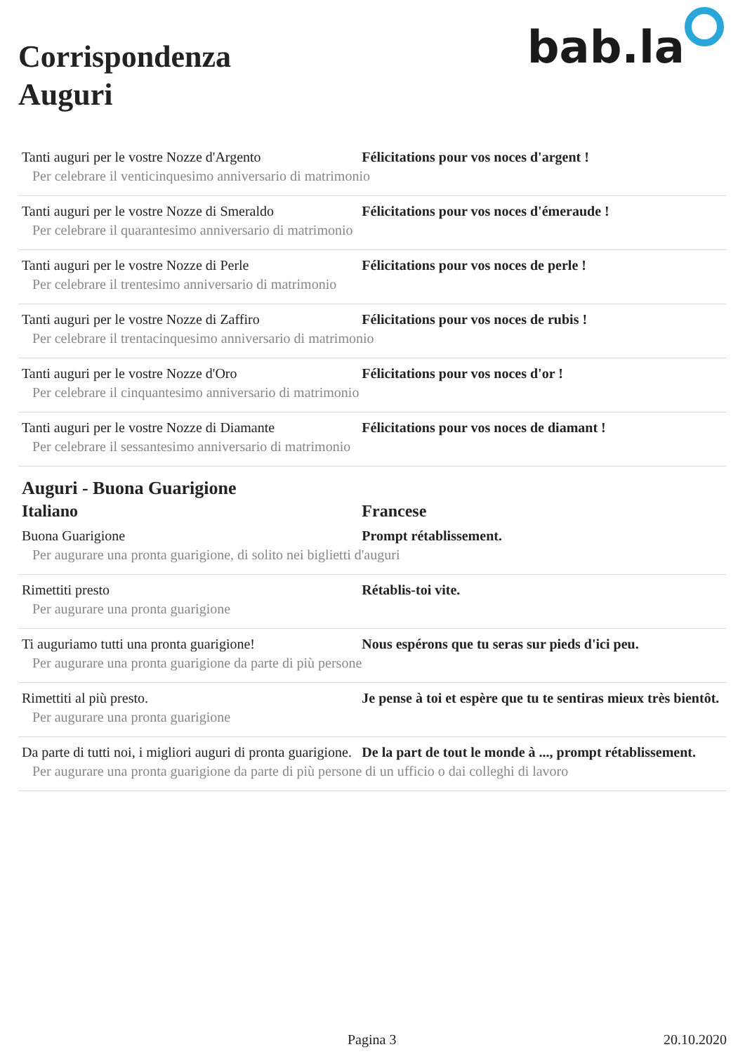Corrispondenza
Auguri
bab.la
| Tanti auguri per le vostre Nozze d'Argento | Félicitations pour vos noces d'argent ! |
| Per celebrare il venticinquesimo anniversario di matrimonio | |
| Tanti auguri per le vostre Nozze di Smeraldo | Félicitations pour vos noces d'émeraude ! |
| Per celebrare il quarantesimo anniversario di matrimonio | |
| Tanti auguri per le vostre Nozze di Perle | Félicitations pour vos noces de perle ! |
| Per celebrare il trentesimo anniversario di matrimonio | |
| Tanti auguri per le vostre Nozze di Zaffiro | Félicitations pour vos noces de rubis ! |
| Per celebrare il trentacinquesimo anniversario di matrimonio | |
| Tanti auguri per le vostre Nozze d'Oro | Félicitations pour vos noces d'or ! |
| Per celebrare il cinquantesimo anniversario di matrimonio | |
| Tanti auguri per le vostre Nozze di Diamante | Félicitations pour vos noces de diamant ! |
| Per celebrare il sessantesimo anniversario di matrimonio | |
Auguri - Buona Guarigione
| Italiano | Francese |
| --- | --- |
| Buona Guarigione | Prompt rétablissement. |
| Per augurare una pronta guarigione, di solito nei biglietti d'auguri | |
| Rimettiti presto | Rétablis-toi vite. |
| Per augurare una pronta guarigione | |
| Ti auguriamo tutti una pronta guarigione! | Nous espérons que tu seras sur pieds d'ici peu. |
| Per augurare una pronta guarigione da parte di più persone | |
| Rimettiti al più presto. | Je pense à toi et espère que tu te sentiras mieux très bientôt. |
| Per augurare una pronta guarigione | |
| Da parte di tutti noi, i migliori auguri di pronta guarigione. | De la part de tout le monde à ..., prompt rétablissement. |
| Per augurare una pronta guarigione da parte di più persone di un ufficio o dai colleghi di lavoro | |
Pagina 3 20.10.2020